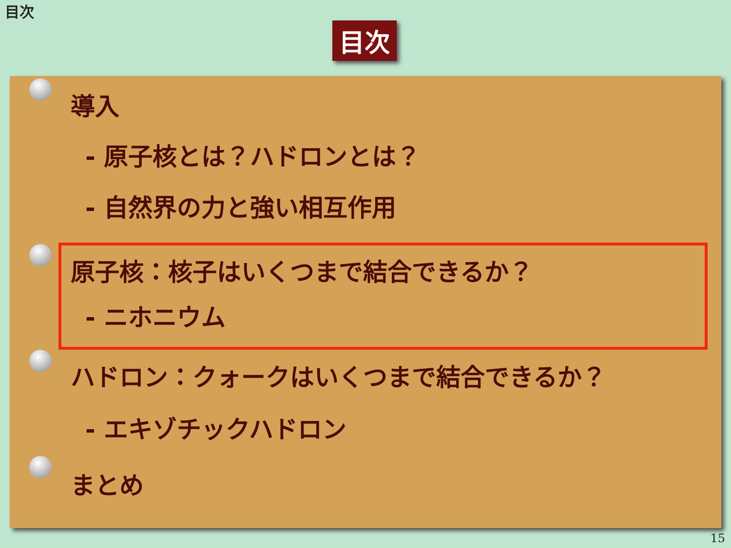目次
目次
導入
- 原子核とは？ハドロンとは？
- 自然界の力と強い相互作用
原子核：核子はいくつまで結合できるか？
- ニホニウム
ハドロン：クォークはいくつまで結合できるか？
- エキゾチックハドロン
まとめ
15